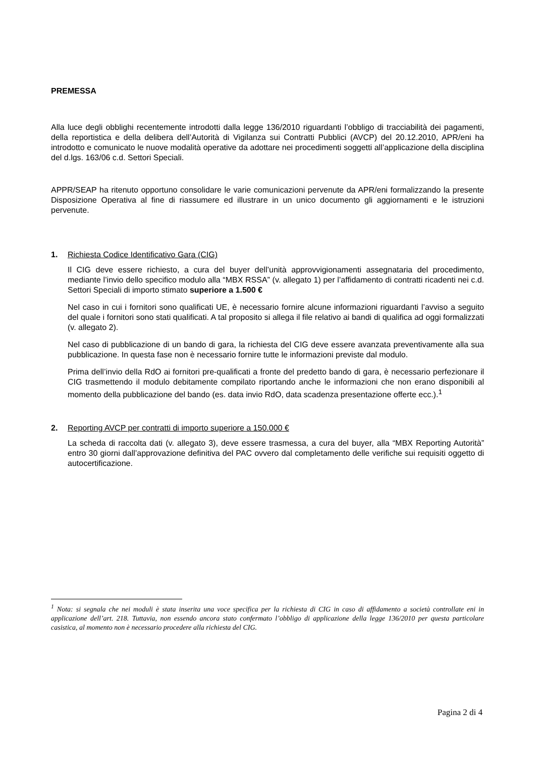PREMESSA
Alla luce degli obblighi recentemente introdotti dalla legge 136/2010 riguardanti l’obbligo di tracciabilità dei pagamenti, della reportistica e della delibera dell’Autorità di Vigilanza sui Contratti Pubblici (AVCP) del 20.12.2010, APR/eni ha introdotto e comunicato le nuove modalità operative da adottare nei procedimenti soggetti all’applicazione della disciplina del d.lgs. 163/06 c.d. Settori Speciali.
APPR/SEAP ha ritenuto opportuno consolidare le varie comunicazioni pervenute da APR/eni formalizzando la presente Disposizione Operativa al fine di riassumere ed illustrare in un unico documento gli aggiornamenti e le istruzioni pervenute.
1. Richiesta Codice Identificativo Gara (CIG)
Il CIG deve essere richiesto, a cura del buyer dell’unità approvvigionamenti assegnataria del procedimento, mediante l’invio dello specifico modulo alla “MBX RSSA” (v. allegato 1) per l’affidamento di contratti ricadenti nei c.d. Settori Speciali di importo stimato superiore a 1.500 €
Nel caso in cui i fornitori sono qualificati UE, è necessario fornire alcune informazioni riguardanti l’avviso a seguito del quale i fornitori sono stati qualificati. A tal proposito si allega il file relativo ai bandi di qualifica ad oggi formalizzati (v. allegato 2).
Nel caso di pubblicazione di un bando di gara, la richiesta del CIG deve essere avanzata preventivamente alla sua pubblicazione. In questa fase non è necessario fornire tutte le informazioni previste dal modulo.
Prima dell’invio della RdO ai fornitori pre-qualificati a fronte del predetto bando di gara, è necessario perfezionare il CIG trasmettendo il modulo debitamente compilato riportando anche le informazioni che non erano disponibili al momento della pubblicazione del bando (es. data invio RdO, data scadenza presentazione offerte ecc.).<sup>1</sup>
2. Reporting AVCP per contratti di importo superiore a 150.000 €
La scheda di raccolta dati (v. allegato 3), deve essere trasmessa, a cura del buyer, alla “MBX Reporting Autorità” entro 30 giorni dall’approvazione definitiva del PAC ovvero dal completamento delle verifiche sui requisiti oggetto di autocertificazione.
<sup>1</sup> Nota: si segnala che nei moduli è stata inserita una voce specifica per la richiesta di CIG in caso di affidamento a società controllate eni in applicazione dell’art. 218. Tuttavia, non essendo ancora stato confermato l’obbligo di applicazione della legge 136/2010 per questa particolare casistica, al momento non è necessario procedere alla richiesta del CIG.
Pagina 2 di 4